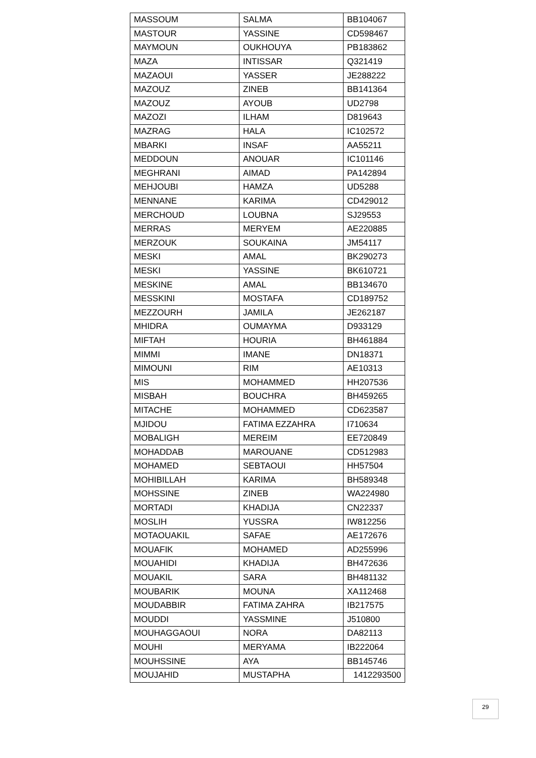| MASSOUM | SALMA | BB104067 |
| MASTOUR | YASSINE | CD598467 |
| MAYMOUN | OUKHOUYA | PB183862 |
| MAZA | INTISSAR | Q321419 |
| MAZAOUI | YASSER | JE288222 |
| MAZOUZ | ZINEB | BB141364 |
| MAZOUZ | AYOUB | UD2798 |
| MAZOZI | ILHAM | D819643 |
| MAZRAG | HALA | IC102572 |
| MBARKI | INSAF | AA55211 |
| MEDDOUN | ANOUAR | IC101146 |
| MEGHRANI | AIMAD | PA142894 |
| MEHJOUBI | HAMZA | UD5288 |
| MENNANE | KARIMA | CD429012 |
| MERCHOUD | LOUBNA | SJ29553 |
| MERRAS | MERYEM | AE220885 |
| MERZOUK | SOUKAINA | JM54117 |
| MESKI | AMAL | BK290273 |
| MESKI | YASSINE | BK610721 |
| MESKINE | AMAL | BB134670 |
| MESSKINI | MOSTAFA | CD189752 |
| MEZZOURH | JAMILA | JE262187 |
| MHIDRA | OUMAYMA | D933129 |
| MIFTAH | HOURIA | BH461884 |
| MIMMI | IMANE | DN18371 |
| MIMOUNI | RIM | AE10313 |
| MIS | MOHAMMED | HH207536 |
| MISBAH | BOUCHRA | BH459265 |
| MITACHE | MOHAMMED | CD623587 |
| MJIDOU | FATIMA EZZAHRA | I710634 |
| MOBALIGH | MEREIM | EE720849 |
| MOHADDAB | MAROUANE | CD512983 |
| MOHAMED | SEBTAOUI | HH57504 |
| MOHIBILLAH | KARIMA | BH589348 |
| MOHSSINE | ZINEB | WA224980 |
| MORTADI | KHADIJA | CN22337 |
| MOSLIH | YUSSRA | IW812256 |
| MOTAOUAKIL | SAFAE | AE172676 |
| MOUAFIK | MOHAMED | AD255996 |
| MOUAHIDI | KHADIJA | BH472636 |
| MOUAKIL | SARA | BH481132 |
| MOUBARIK | MOUNA | XA112468 |
| MOUDABBIR | FATIMA ZAHRA | IB217575 |
| MOUDDI | YASSMINE | J510800 |
| MOUHAGGAOUI | NORA | DA82113 |
| MOUHI | MERYAMA | IB222064 |
| MOUHSSINE | AYA | BB145746 |
| MOUJAHID | MUSTAPHA | 1412293500 |
29